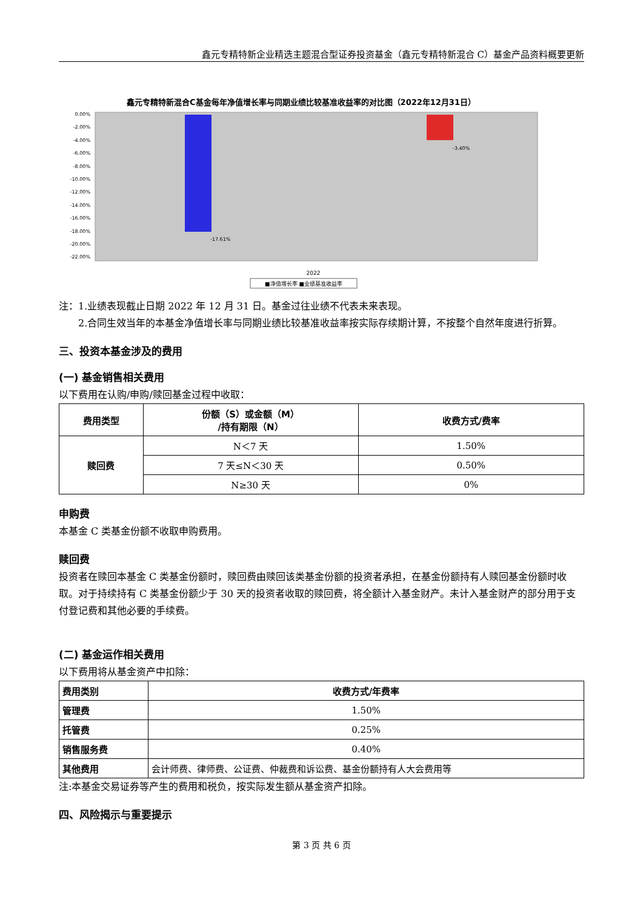鑫元专精特新企业精选主题混合型证券投资基金（鑫元专精特新混合 C）基金产品资料概要更新
鑫元专精特新混合C基金每年净值增长率与同期业绩比较基准收益率的对比图（2022年12月31日）
0.00%
-2.00%
-4.00%
-6.00%
-8.00%
-10.00%
-12.00%
-14.00%
-16.00%
-18.00%
-20.00%
-22.00%
-17.61%
-3.40%
2022
■净值增长率 ■业绩基准收益率
注：1.业绩表现截止日期 2022 年 12 月 31 日。基金过往业绩不代表未来表现。
2.合同生效当年的本基金净值增长率与同期业绩比较基准收益率按实际存续期计算，不按整个自然年度进行折算。
三、投资本基金涉及的费用
(一) 基金销售相关费用
以下费用在认购/申购/赎回基金过程中收取：
| 费用类型 | 份额（S）或金额（M） /持有期限（N） | 收费方式/费率 |
| --- | --- | --- |
| 赎回费 | N＜7 天 | 1.50% |
| | 7 天≤N＜30 天 | 0.50% |
| | N≥30 天 | 0% |
申购费
本基金 C 类基金份额不收取申购费用。
赎回费
投资者在赎回本基金 C 类基金份额时，赎回费由赎回该类基金份额的投资者承担，在基金份额持有人赎回基金份额时收取。对于持续持有 C 类基金份额少于 30 天的投资者收取的赎回费，将全额计入基金财产。未计入基金财产的部分用于支付登记费和其他必要的手续费。
(二) 基金运作相关费用
以下费用将从基金资产中扣除：
| 费用类别 | 收费方式/年费率 |
| 管理费 | 1.50% |
| 托管费 | 0.25% |
| 销售服务费 | 0.40% |
| 其他费用 | 会计师费、律师费、公证费、仲裁费和诉讼费、基金份额持有人大会费用等 |
注:本基金交易证券等产生的费用和税负，按实际发生额从基金资产扣除。
四、风险揭示与重要提示
第 3 页 共 6 页